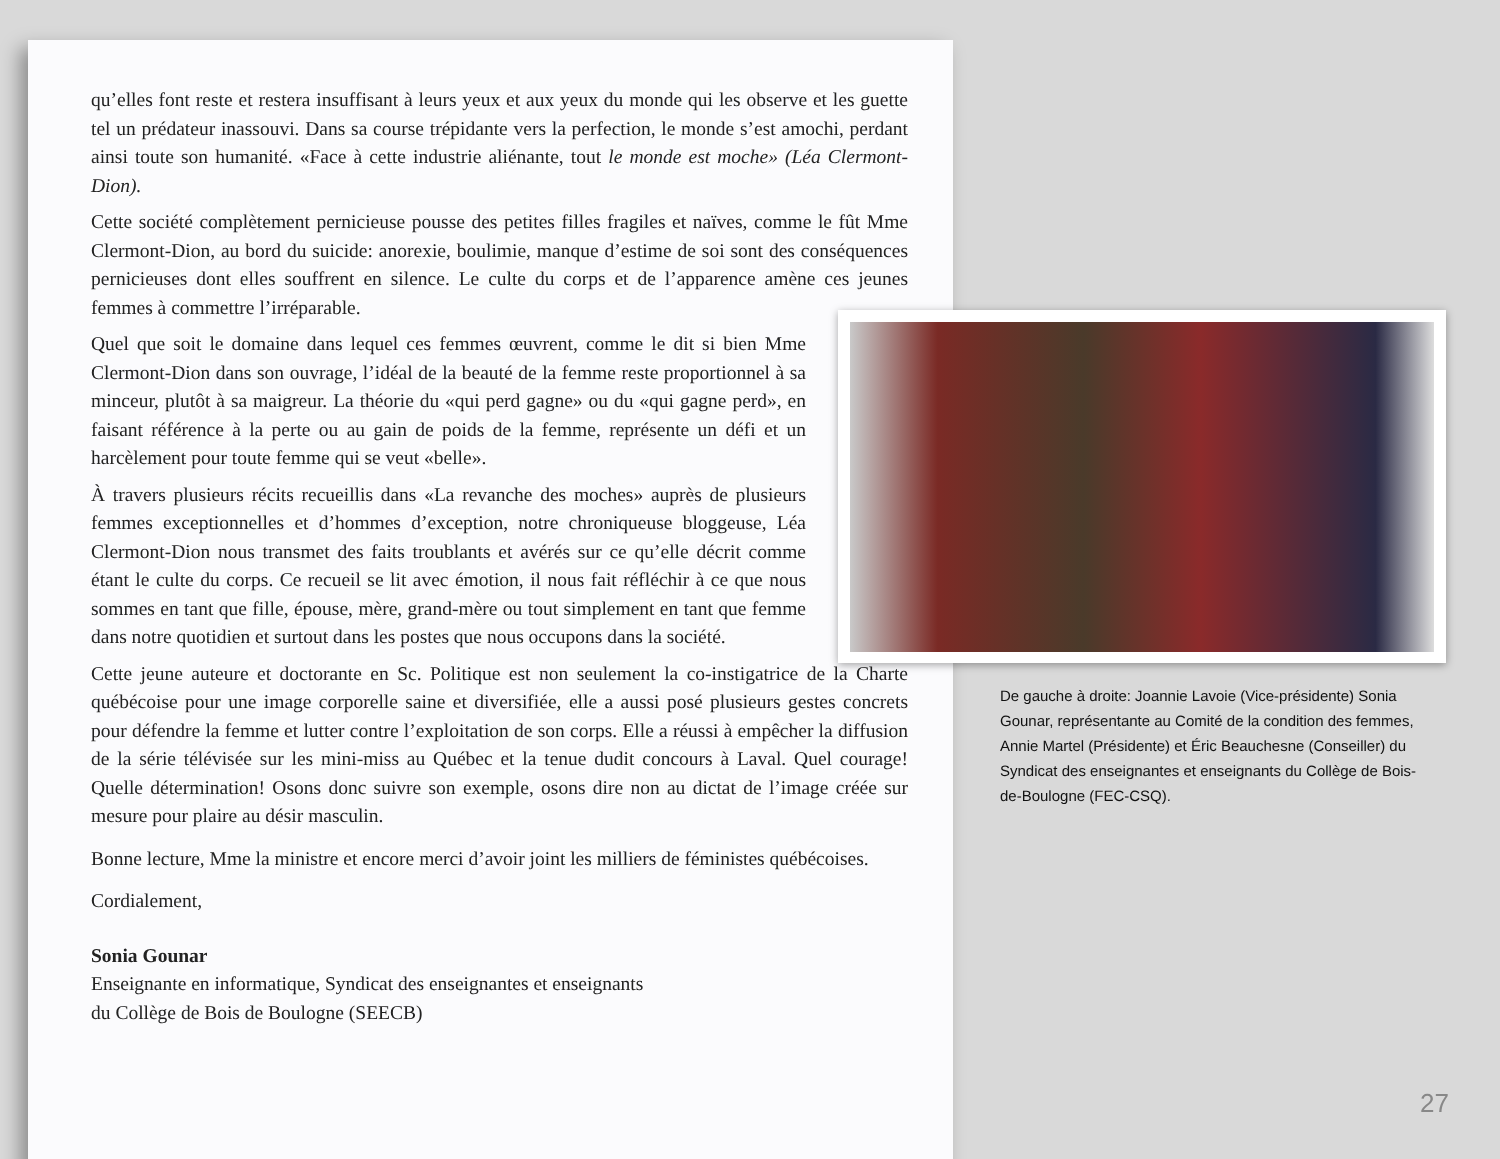qu’elles font reste et restera insuffisant à leurs yeux et aux yeux du monde qui les observe et les guette tel un prédateur inassouvi. Dans sa course trépidante vers la perfection, le monde s’est amochi, perdant ainsi toute son humanité. «Face à cette industrie aliénante, tout le monde est moche» (Léa Clermont-Dion).
Cette société complètement pernicieuse pousse des petites filles fragiles et naïves, comme le fût Mme Clermont-Dion, au bord du suicide: anorexie, boulimie, manque d’estime de soi sont des conséquences pernicieuses dont elles souffrent en silence. Le culte du corps et de l’apparence amène ces jeunes femmes à commettre l’irréparable.
Quel que soit le domaine dans lequel ces femmes œuvrent, comme le dit si bien Mme Clermont-Dion dans son ouvrage, l’idéal de la beauté de la femme reste proportionnel à sa minceur, plutôt à sa maigreur. La théorie du «qui perd gagne» ou du «qui gagne perd», en faisant référence à la perte ou au gain de poids de la femme, représente un défi et un harcèlement pour toute femme qui se veut «belle».
À travers plusieurs récits recueillis dans «La revanche des moches» auprès de plusieurs femmes exceptionnelles et d’hommes d’exception, notre chroniqueuse bloggeuse, Léa Clermont-Dion nous transmet des faits troublants et avérés sur ce qu’elle décrit comme étant le culte du corps. Ce recueil se lit avec émotion, il nous fait réfléchir à ce que nous sommes en tant que fille, épouse, mère, grand-mère ou tout simplement en tant que femme dans notre quotidien et surtout dans les postes que nous occupons dans la société.
Cette jeune auteure et doctorante en Sc. Politique est non seulement la co-instigatrice de la Charte québécoise pour une image corporelle saine et diversifiée, elle a aussi posé plusieurs gestes concrets pour défendre la femme et lutter contre l’exploitation de son corps. Elle a réussi à empêcher la diffusion de la série télévisée sur les mini-miss au Québec et la tenue dudit concours à Laval. Quel courage! Quelle détermination! Osons donc suivre son exemple, osons dire non au dictat de l’image créée sur mesure pour plaire au désir masculin.
Bonne lecture, Mme la ministre et encore merci d’avoir joint les milliers de féministes québécoises.
Cordialement,
Sonia Gounar
Enseignante en informatique, Syndicat des enseignantes et enseignants
du Collège de Bois de Boulogne (SEECB)
De gauche à droite: Joannie Lavoie (Vice-présidente) Sonia Gounar, représentante au Comité de la condition des femmes, Annie Martel (Présidente) et Éric Beauchesne (Conseiller) du Syndicat des enseignantes et enseignants du Collège de Bois-de-Boulogne (FEC-CSQ).
27